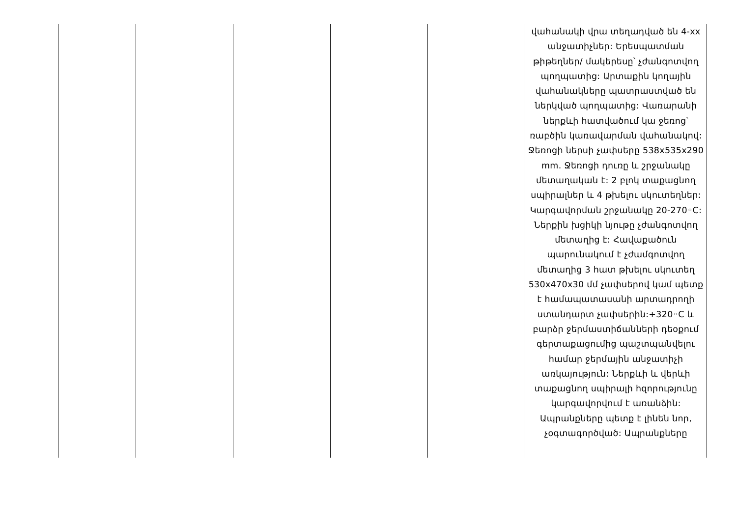| | | | | | վահանակի վրա տեղադված են 4-xx անջատիչներ: Երեսպատման թիթեղներ/ մակերեսը՝ չժանգոտվող պողպատից: Արտաքին կողային վահանակները պատրաստված են ներկված պողպատից: Վառարանի ներքևի հատվածում կա ջեռոց՝ ռաբծին կառավարման վահանակով: Ջեռոցի ներսի չափսերը 538x535x290 mm. Ջեռոցի դուռը և շրջանակը մետաղական է: 2 բլոկ տաքացնող սպիրալներ և 4 թխելու սկուտեղներ: Կարգավորման շրջանակը 20-270◦C: Ներքին խցիկի նյութը չժանգոտվող մետաղից է: Հավաքածուն պարունակում է չժամգոտվող մետաղից 3 հատ թխելու սկուտեղ 530x470x30 մմ չափսերով կամ պետք է համապատասանի արտադրողի ստանդարտ չափսերին:+320◦C և բարձր ջերմաստիճանների դեօքում գերտաքացումից պաշտպանվելու համար ջերմային անջատիչի առկայություն: Ներքևի և վերևի տաքացնող սպիրալի հզորությունը կարգավորվում է առանձին: Ապրանքները պետք է լինեն նոր, չօգտագործված: Ապրանքները |